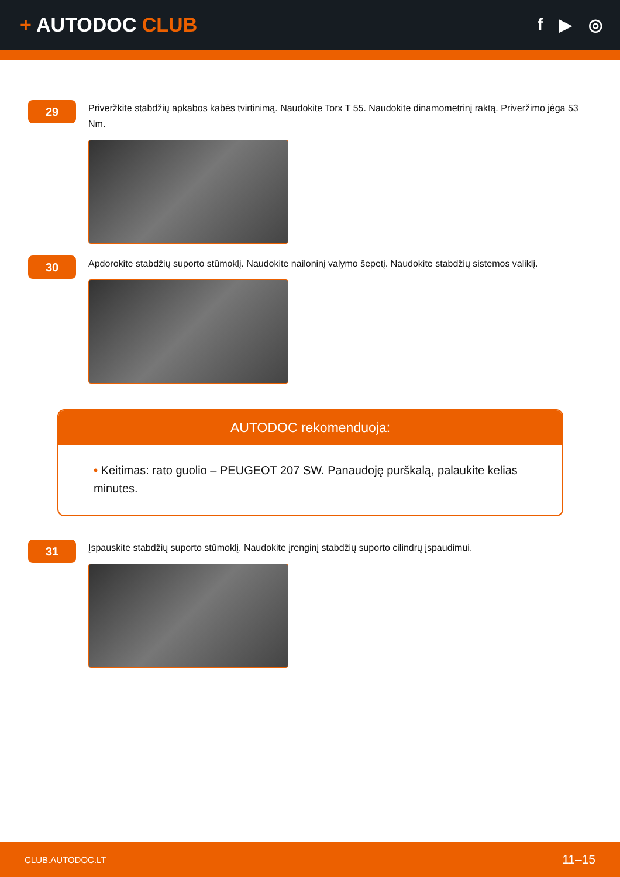+ AUTODOC CLUB
f ▶ ◎
29
Priveržkite stabdžių apkabos kabės tvirtinimą. Naudokite Torx T 55. Naudokite dinamometrinį raktą. Priveržimo jėga 53 Nm.
30
Apdorokite stabdžių suporto stūmoklį. Naudokite nailoninį valymo šepetį. Naudokite stabdžių sistemos valiklį.
AUTODOC rekomenduoja:
• Keitimas: rato guolio – PEUGEOT 207 SW. Panaudoję purškalą, palaukite kelias minutes.
31
Įspauskite stabdžių suporto stūmoklį. Naudokite įrenginį stabdžių suporto cilindrų įspaudimui.
CLUB.AUTODOC.LT 11–15